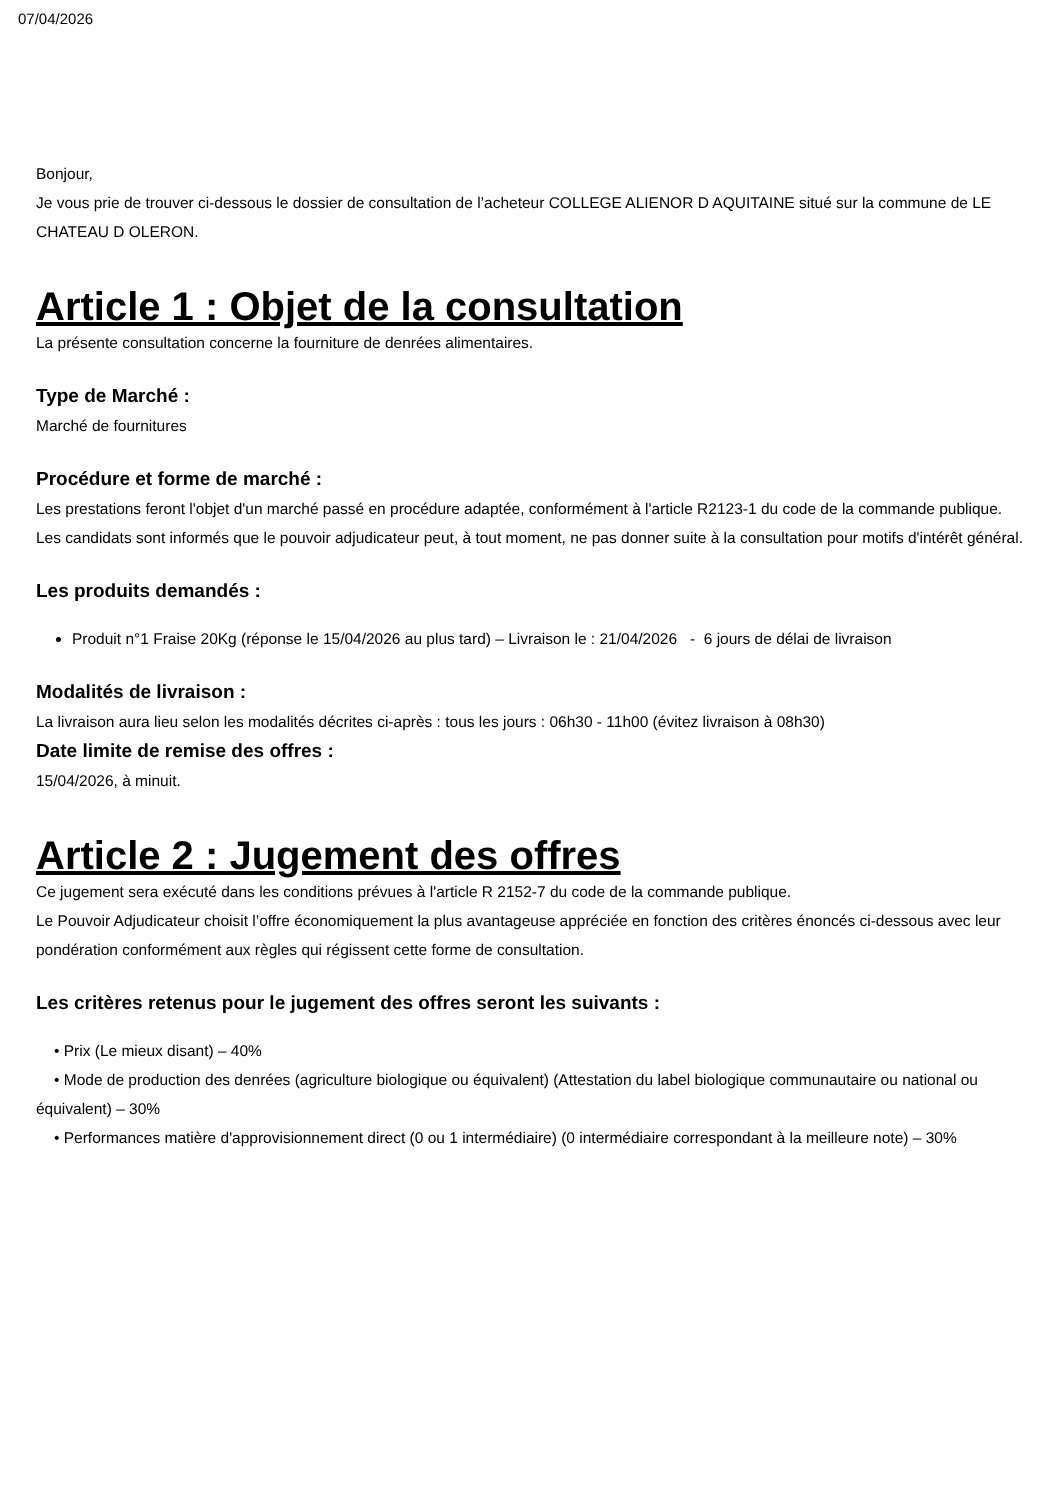07/04/2026
Bonjour,
Je vous prie de trouver ci-dessous le dossier de consultation de l’acheteur COLLEGE ALIENOR D AQUITAINE situé sur la commune de LE CHATEAU D OLERON.
Article 1 : Objet de la consultation
La présente consultation concerne la fourniture de denrées alimentaires.
Type de Marché :
Marché de fournitures
Procédure et forme de marché :
Les prestations feront l'objet d'un marché passé en procédure adaptée, conformément à l'article R2123-1 du code de la commande publique.
Les candidats sont informés que le pouvoir adjudicateur peut, à tout moment, ne pas donner suite à la consultation pour motifs d'intérêt général.
Les produits demandés :
Produit n°1 Fraise 20Kg (réponse le 15/04/2026 au plus tard) – Livraison le : 21/04/2026 - 6 jours de délai de livraison
Modalités de livraison :
La livraison aura lieu selon les modalités décrites ci-après : tous les jours : 06h30 - 11h00 (évitez livraison à 08h30)
Date limite de remise des offres :
15/04/2026, à minuit.
Article 2 : Jugement des offres
Ce jugement sera exécuté dans les conditions prévues à l'article R 2152-7 du code de la commande publique.
Le Pouvoir Adjudicateur choisit l’offre économiquement la plus avantageuse appréciée en fonction des critères énoncés ci-dessous avec leur pondération conformément aux règles qui régissent cette forme de consultation.
Les critères retenus pour le jugement des offres seront les suivants :
• Prix (Le mieux disant) – 40%
• Mode de production des denrées (agriculture biologique ou équivalent) (Attestation du label biologique communautaire ou national ou équivalent) – 30%
• Performances matière d'approvisionnement direct (0 ou 1 intermédiaire) (0 intermédiaire correspondant à la meilleure note) – 30%